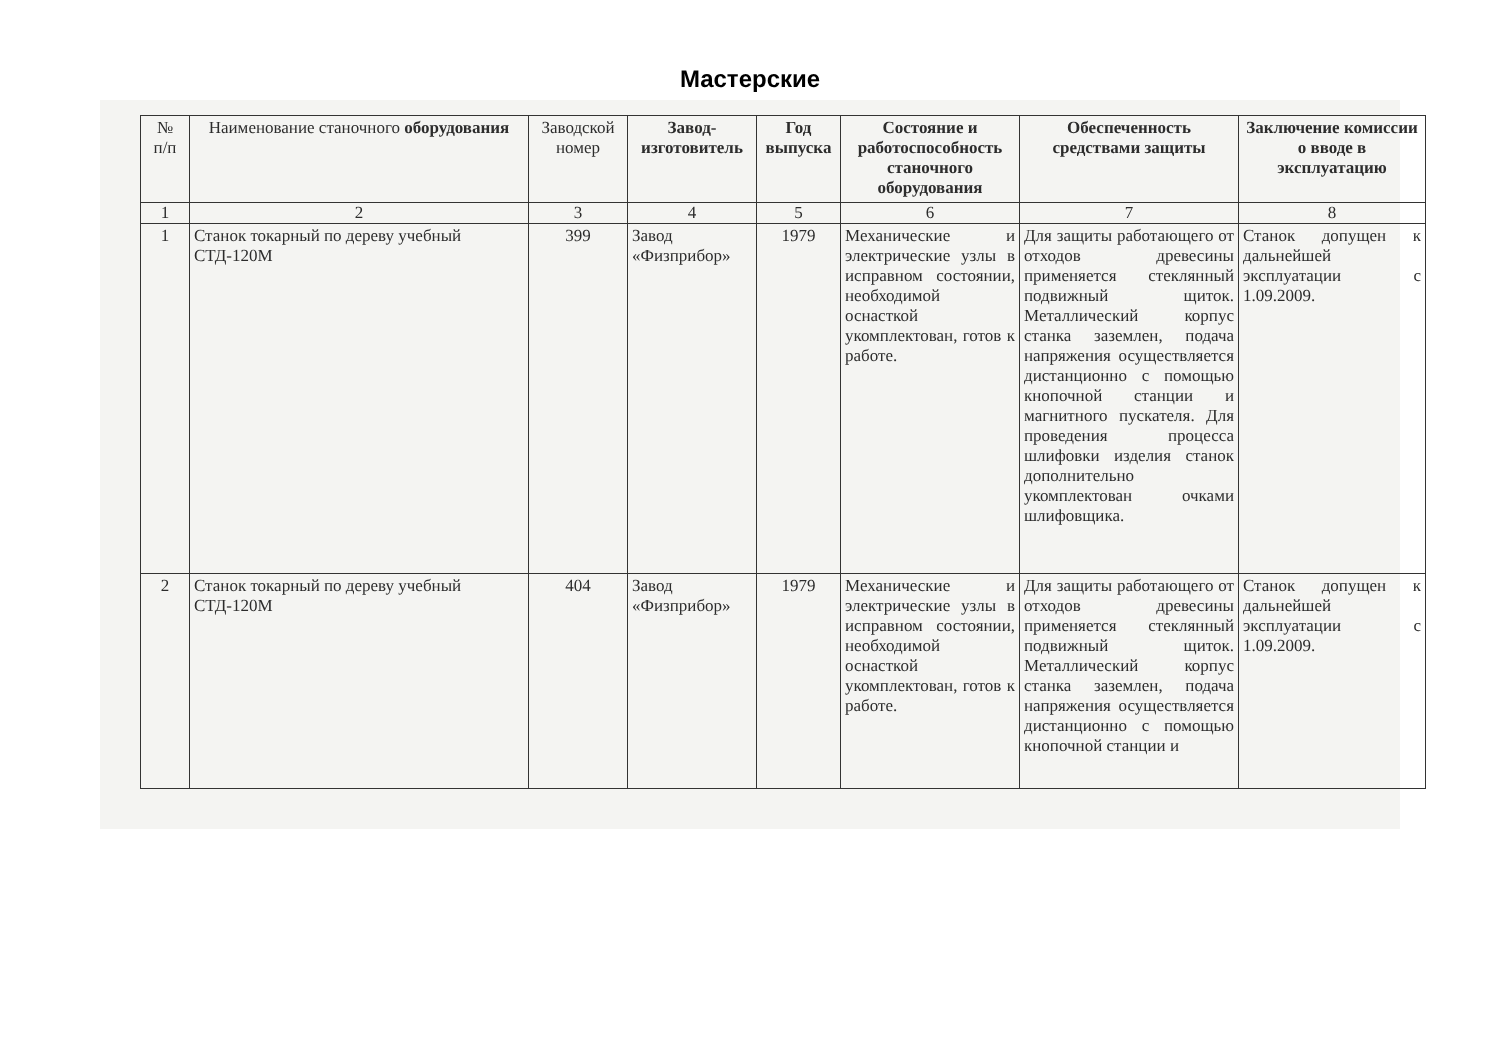Мастерские
| № п/п | Наименование станочного оборудования | Заводской номер | Завод-изготовитель | Год выпуска | Состояние и работоспособность станочного оборудования | Обеспеченность средствами защиты | Заключение комиссии о вводе в эксплуатацию |
| --- | --- | --- | --- | --- | --- | --- | --- |
| 1 | 2 | 3 | 4 | 5 | 6 | 7 | 8 |
| 1 | Станок токарный по дереву учебный СТД-120М | 399 | Завод «Физприбор» | 1979 | Механические и электрические узлы в исправном состоянии, необходимой оснасткой укомплектован, готов к работе. | Для защиты работающего от отходов древесины применяется стеклянный подвижный щиток. Металлический корпус станка заземлен, подача напряжения осуществляется дистанционно с помощью кнопочной станции и магнитного пускателя. Для проведения процесса шлифовки изделия станок дополнительно укомплектован очками шлифовщика. | Станок допущен к дальнейшей эксплуатации с 1.09.2009. |
| 2 | Станок токарный по дереву учебный СТД-120М | 404 | Завод «Физприбор» | 1979 | Механические и электрические узлы в исправном состоянии, необходимой оснасткой укомплектован, готов к работе. | Для защиты работающего от отходов древесины применяется стеклянный подвижный щиток. Металлический корпус станка заземлен, подача напряжения осуществляется дистанционно с помощью кнопочной станции и | Станок допущен к дальнейшей эксплуатации с 1.09.2009. |